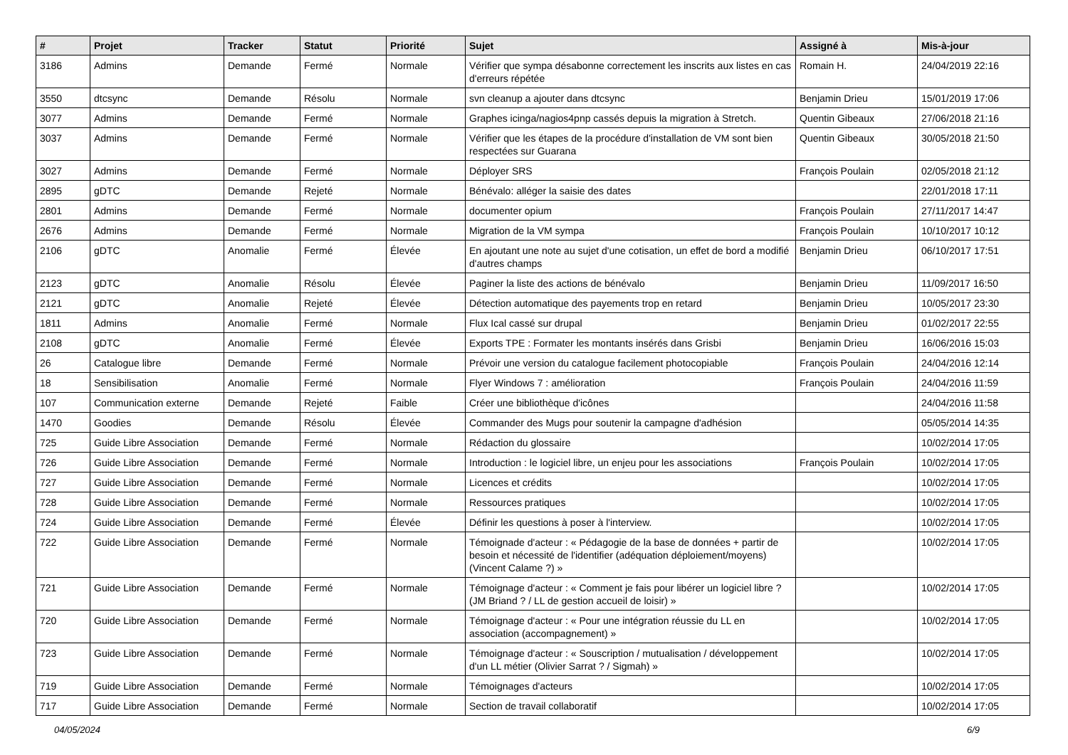| # | Projet | Tracker | Statut | Priorité | Sujet | Assigné à | Mis-à-jour |
| --- | --- | --- | --- | --- | --- | --- | --- |
| 3186 | Admins | Demande | Fermé | Normale | Vérifier que sympa désabonne correctement les inscrits aux listes en cas d'erreurs répétée | Romain H. | 24/04/2019 22:16 |
| 3550 | dtcsync | Demande | Résolu | Normale | svn cleanup a ajouter dans dtcsync | Benjamin Drieu | 15/01/2019 17:06 |
| 3077 | Admins | Demande | Fermé | Normale | Graphes icinga/nagios4pnp cassés depuis la migration à Stretch. | Quentin Gibeaux | 27/06/2018 21:16 |
| 3037 | Admins | Demande | Fermé | Normale | Vérifier que les étapes de la procédure d'installation de VM sont bien respectées sur Guarana | Quentin Gibeaux | 30/05/2018 21:50 |
| 3027 | Admins | Demande | Fermé | Normale | Déployer SRS | François Poulain | 02/05/2018 21:12 |
| 2895 | gDTC | Demande | Rejeté | Normale | Bénévalo: alléger la saisie des dates | | 22/01/2018 17:11 |
| 2801 | Admins | Demande | Fermé | Normale | documenter opium | François Poulain | 27/11/2017 14:47 |
| 2676 | Admins | Demande | Fermé | Normale | Migration de la VM sympa | François Poulain | 10/10/2017 10:12 |
| 2106 | gDTC | Anomalie | Fermé | Élevée | En ajoutant une note au sujet d'une cotisation, un effet de bord a modifié d'autres champs | Benjamin Drieu | 06/10/2017 17:51 |
| 2123 | gDTC | Anomalie | Résolu | Élevée | Paginer la liste des actions de bénévalo | Benjamin Drieu | 11/09/2017 16:50 |
| 2121 | gDTC | Anomalie | Rejeté | Élevée | Détection automatique des payements trop en retard | Benjamin Drieu | 10/05/2017 23:30 |
| 1811 | Admins | Anomalie | Fermé | Normale | Flux Ical cassé sur drupal | Benjamin Drieu | 01/02/2017 22:55 |
| 2108 | gDTC | Anomalie | Fermé | Élevée | Exports TPE : Formater les montants insérés dans Grisbi | Benjamin Drieu | 16/06/2016 15:03 |
| 26 | Catalogue libre | Demande | Fermé | Normale | Prévoir une version du catalogue facilement photocopiable | François Poulain | 24/04/2016 12:14 |
| 18 | Sensibilisation | Anomalie | Fermé | Normale | Flyer Windows 7 : amélioration | François Poulain | 24/04/2016 11:59 |
| 107 | Communication externe | Demande | Rejeté | Faible | Créer une bibliothèque d'icônes | | 24/04/2016 11:58 |
| 1470 | Goodies | Demande | Résolu | Élevée | Commander des Mugs pour soutenir la campagne d'adhésion | | 05/05/2014 14:35 |
| 725 | Guide Libre Association | Demande | Fermé | Normale | Rédaction du glossaire | | 10/02/2014 17:05 |
| 726 | Guide Libre Association | Demande | Fermé | Normale | Introduction : le logiciel libre, un enjeu pour les associations | François Poulain | 10/02/2014 17:05 |
| 727 | Guide Libre Association | Demande | Fermé | Normale | Licences et crédits | | 10/02/2014 17:05 |
| 728 | Guide Libre Association | Demande | Fermé | Normale | Ressources pratiques | | 10/02/2014 17:05 |
| 724 | Guide Libre Association | Demande | Fermé | Élevée | Définir les questions à poser à l'interview. | | 10/02/2014 17:05 |
| 722 | Guide Libre Association | Demande | Fermé | Normale | Témoignade d'acteur : « Pédagogie de la base de données + partir de besoin et nécessité de l'identifier (adéquation déploiement/moyens) (Vincent Calame ?) » | | 10/02/2014 17:05 |
| 721 | Guide Libre Association | Demande | Fermé | Normale | Témoignage d'acteur : « Comment je fais pour libérer un logiciel libre ? (JM Briand ? / LL de gestion accueil de loisir) » | | 10/02/2014 17:05 |
| 720 | Guide Libre Association | Demande | Fermé | Normale | Témoignage d'acteur : « Pour une intégration réussie du LL en association (accompagnement) » | | 10/02/2014 17:05 |
| 723 | Guide Libre Association | Demande | Fermé | Normale | Témoignage d'acteur : « Souscription / mutualisation / développement d'un LL métier (Olivier Sarrat ? / Sigmah) » | | 10/02/2014 17:05 |
| 719 | Guide Libre Association | Demande | Fermé | Normale | Témoignages d'acteurs | | 10/02/2014 17:05 |
| 717 | Guide Libre Association | Demande | Fermé | Normale | Section de travail collaboratif | | 10/02/2014 17:05 |
04/05/2024 6/9